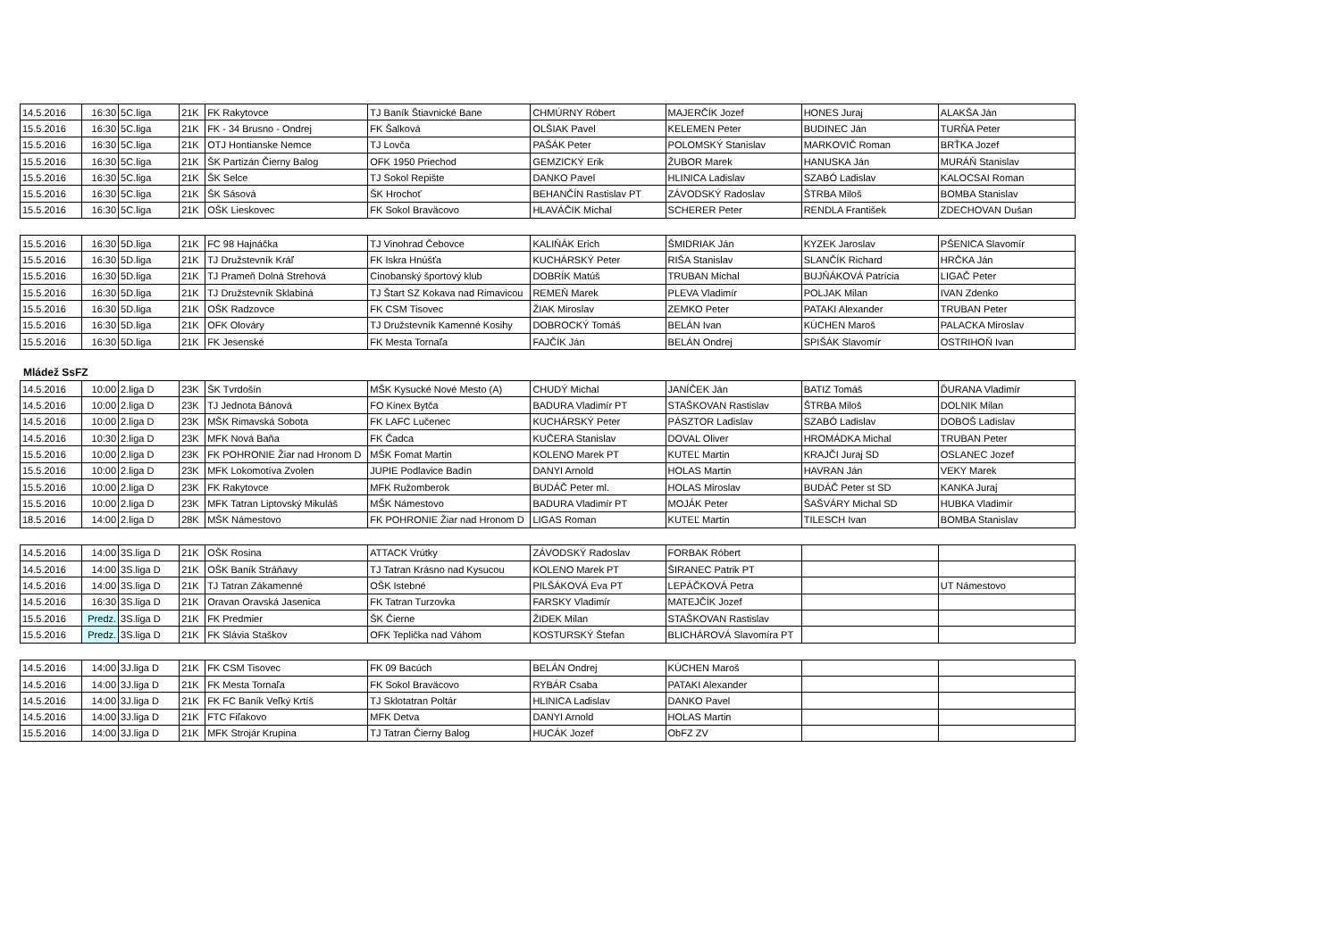| 14.5.2016 | 16:30 | 5C.liga | 21K | FK Rakytovce | TJ Baník Štiavnické Bane | CHMÚRNY Róbert | MAJERČÍK Jozef | HONES Juraj | ALAKŠA Ján |
| 15.5.2016 | 16:30 | 5C.liga | 21K | FK - 34 Brusno - Ondrej | FK Šalková | OLŠIAK Pavel | KELEMEN Peter | BUDINEC Ján | TURŇA Peter |
| 15.5.2016 | 16:30 | 5C.liga | 21K | OTJ Hontianske Nemce | TJ Lovča | PAŠÁK Peter | POLOMSKÝ Stanislav | MARKOVIČ Roman | BRŤKA Jozef |
| 15.5.2016 | 16:30 | 5C.liga | 21K | ŠK Partizán Čierny Balog | OFK 1950 Priechod | GEMZICKÝ Erik | ŽUBOR Marek | HANUSKA Ján | MURÁŇ Stanislav |
| 15.5.2016 | 16:30 | 5C.liga | 21K | ŠK Selce | TJ Sokol Repište | DANKO Pavel | HLINICA Ladislav | SZABÓ Ladislav | KALOCSAI Roman |
| 15.5.2016 | 16:30 | 5C.liga | 21K | ŠK Sásová | ŠK Hrochoť | BEHANČÍN Rastislav PT | ZÁVODSKÝ Radoslav | ŠTRBA Miloš | BOMBA Stanislav |
| 15.5.2016 | 16:30 | 5C.liga | 21K | OŠK Lieskovec | FK Sokol Braväcovo | HLAVÁČIK Michal | SCHERER Peter | RENDLA František | ZDECHOVAN Dušan |
| 15.5.2016 | 16:30 | 5D.liga | 21K | FC 98 Hajnáčka | TJ Vinohrad Čebovce | KALIŇÁK Erich | ŠMIDRIAK Ján | KYZEK Jaroslav | PŠENICA Slavomír |
| 15.5.2016 | 16:30 | 5D.liga | 21K | TJ Družstevník Kráľ | FK Iskra Hnúšťa | KUCHÁRSKÝ Peter | RIŠA Stanislav | SLANČÍK Richard | HRČKA Ján |
| 15.5.2016 | 16:30 | 5D.liga | 21K | TJ Prameň Dolná Strehová | Cinobanský športový klub | DOBRÍK Matúš | TRUBAN Michal | BUJŇÁKOVÁ Patrícia | LIGAČ Peter |
| 15.5.2016 | 16:30 | 5D.liga | 21K | TJ Družstevník Sklabiná | TJ Štart SZ Kokava nad Rimavicou | REMEŇ Marek | PLEVA Vladimír | POLJAK Milan | IVAN Zdenko |
| 15.5.2016 | 16:30 | 5D.liga | 21K | OŠK Radzovce | FK CSM Tisovec | ŽIAK Miroslav | ZEMKO Peter | PATAKI Alexander | TRUBAN Peter |
| 15.5.2016 | 16:30 | 5D.liga | 21K | OFK Olováry | TJ Družstevník Kamenné Kosihy | DOBROCKÝ Tomáš | BELÁN Ivan | KÚCHEN Maroš | PALACKA Miroslav |
| 15.5.2016 | 16:30 | 5D.liga | 21K | FK Jesenské | FK Mesta Tornaľa | FAJČÍK Ján | BELÁN Ondrej | SPIŠÁK Slavomír | OSTRIHOŇ Ivan |
Mládež SsFZ
| 14.5.2016 | 10:00 | 2.liga D | 23K | ŠK Tvrdošín | MŠK Kysucké Nové Mesto (A) | CHUDÝ Michal | JANÍČEK Ján | BATIZ Tomáš | ĎURANA Vladimír |
| 14.5.2016 | 10:00 | 2.liga D | 23K | TJ Jednota Bánová | FO Kinex Bytča | BADURA Vladimír PT | STAŠKOVAN Rastislav | ŠTRBA Miloš | DOLNIK Milan |
| 14.5.2016 | 10:00 | 2.liga D | 23K | MŠK Rimavská Sobota | FK LAFC Lučenec | KUCHÁRSKÝ Peter | PÁSZTOR Ladislav | SZABÓ Ladislav | DOBOŠ Ladislav |
| 14.5.2016 | 10:30 | 2.liga D | 23K | MFK Nová Baňa | FK Čadca | KUČERA Stanislav | DOVAL Oliver | HROMÁDKA Michal | TRUBAN Peter |
| 15.5.2016 | 10:00 | 2.liga D | 23K | FK POHRONIE Žiar nad Hronom D | MŠK Fomat Martin | KOLENO Marek PT | KUTEĽ Martin | KRAJČI Juraj SD | OSLANEC Jozef |
| 15.5.2016 | 10:00 | 2.liga D | 23K | MFK Lokomotíva Zvolen | JUPIE Podlavice Badín | DANYI Arnold | HOLAS Martin | HAVRAN Ján | VEKY Marek |
| 15.5.2016 | 10:00 | 2.liga D | 23K | FK Rakytovce | MFK Ružomberok | BUDÁČ Peter ml. | HOLAS Miroslav | BUDÁČ Peter st SD | KANKA Juraj |
| 15.5.2016 | 10:00 | 2.liga D | 23K | MFK Tatran Liptovský Mikuláš | MŠK Námestovo | BADURA Vladimír PT | MOJÁK Peter | ŠAŠVÁRY Michal SD | HUBKA Vladimír |
| 18.5.2016 | 14:00 | 2.liga D | 28K | MŠK Námestovo | FK POHRONIE Žiar nad Hronom D | LIGAS Roman | KUTEĽ Martin | TILESCH Ivan | BOMBA Stanislav |
| 14.5.2016 | 14:00 | 3S.liga D | 21K | OŠK Rosina | ATTACK Vrútky | ZÁVODSKÝ Radoslav | FORBAK Róbert | | |
| 14.5.2016 | 14:00 | 3S.liga D | 21K | OŠK Baník Stráňavy | TJ Tatran Krásno nad Kysucou | KOLENO Marek PT | ŠIRANEC Patrik PT | | |
| 14.5.2016 | 14:00 | 3S.liga D | 21K | TJ Tatran Zákamenné | OŠK Istebné | PILŠÁKOVÁ Eva PT | LEPÁČKOVÁ Petra | | UT Námestovo |
| 14.5.2016 | 16:30 | 3S.liga D | 21K | Oravan Oravská Jasenica | FK Tatran Turzovka | FARSKY Vladimír | MATEJČÍK Jozef | | |
| 15.5.2016 | Predz. | 3S.liga D | 21K | FK Predmier | ŠK Čierne | ŽIDEK Milan | STAŠKOVAN Rastislav | | |
| 15.5.2016 | Predz. | 3S.liga D | 21K | FK Slávia Staškov | OFK Teplička nad Váhom | KOSTURSKÝ Štefan | BLICHÁROVÁ Slavomíra PT | | |
| 14.5.2016 | 14:00 | 3J.liga D | 21K | FK CSM Tisovec | FK 09 Bacúch | BELÁN Ondrej | KÚCHEN Maroš | | |
| 14.5.2016 | 14:00 | 3J.liga D | 21K | FK Mesta Tornaľa | FK Sokol Braväcovo | RYBÁR Csaba | PATAKI Alexander | | |
| 14.5.2016 | 14:00 | 3J.liga D | 21K | FK FC Baník Veľký Krtíš | TJ Sklotatran Poltár | HLINICA Ladislav | DANKO Pavel | | |
| 14.5.2016 | 14:00 | 3J.liga D | 21K | FTC Fiľakovo | MFK Detva | DANYI Arnold | HOLAS Martin | | |
| 15.5.2016 | 14:00 | 3J.liga D | 21K | MFK Strojár Krupina | TJ Tatran Čierny Balog | HUCÁK Jozef | ObFZ ZV | | |